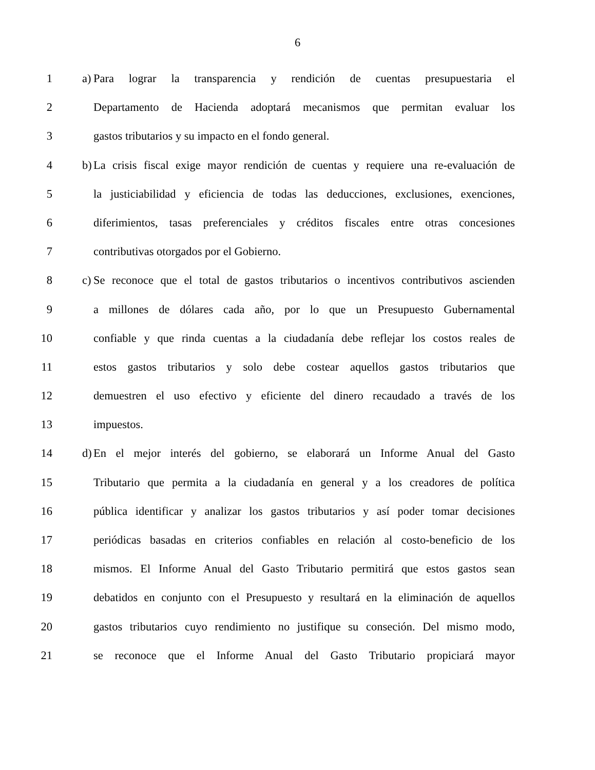6
1 a) Para lograr la transparencia y rendición de cuentas presupuestaria el
2 Departamento de Hacienda adoptará mecanismos que permitan evaluar los
3 gastos tributarios y su impacto en el fondo general.
4 b) La crisis fiscal exige mayor rendición de cuentas y requiere una re-evaluación de
5 la justiciabilidad y eficiencia de todas las deducciones, exclusiones, exenciones,
6 diferimientos, tasas preferenciales y créditos fiscales entre otras concesiones
7 contributivas otorgados por el Gobierno.
8 c) Se reconoce que el total de gastos tributarios o incentivos contributivos ascienden
9 a millones de dólares cada año, por lo que un Presupuesto Gubernamental
10 confiable y que rinda cuentas a la ciudadanía debe reflejar los costos reales de
11 estos gastos tributarios y solo debe costear aquellos gastos tributarios que
12 demuestren el uso efectivo y eficiente del dinero recaudado a través de los
13 impuestos.
14 d) En el mejor interés del gobierno, se elaborará un Informe Anual del Gasto
15 Tributario que permita a la ciudadanía en general y a los creadores de política
16 pública identificar y analizar los gastos tributarios y así poder tomar decisiones
17 periódicas basadas en criterios confiables en relación al costo-beneficio de los
18 mismos. El Informe Anual del Gasto Tributario permitirá que estos gastos sean
19 debatidos en conjunto con el Presupuesto y resultará en la eliminación de aquellos
20 gastos tributarios cuyo rendimiento no justifique su conseción. Del mismo modo,
21 se reconoce que el Informe Anual del Gasto Tributario propiciará mayor